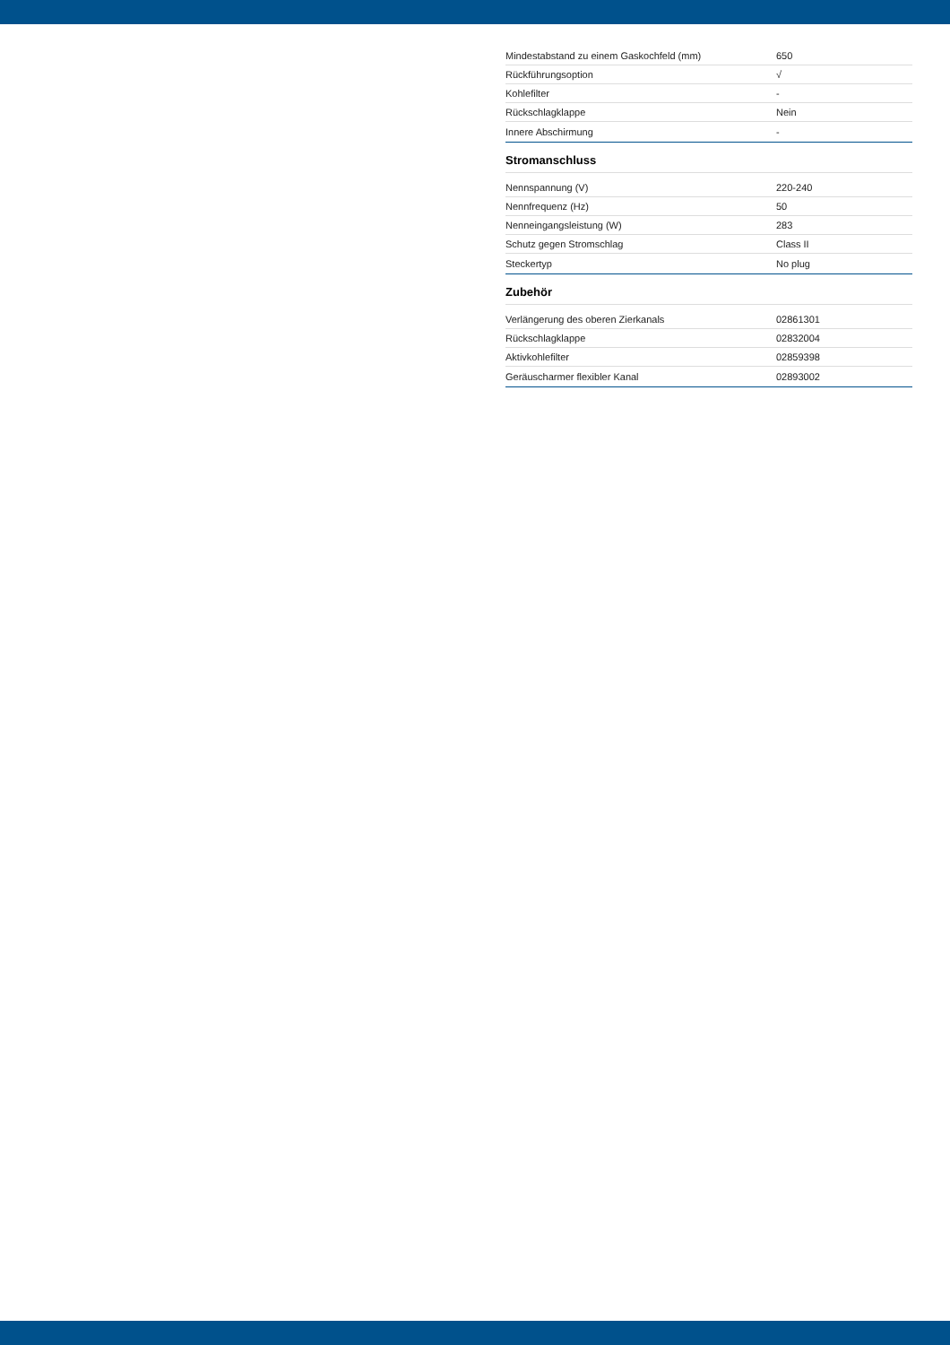| Mindestabstand zu einem Gaskochfeld (mm) | 650 |
| Rückführungsoption | √ |
| Kohlefilter | - |
| Rückschlagklappe | Nein |
| Innere Abschirmung | - |
Stromanschluss
| Nennspannung (V) | 220-240 |
| Nennfrequenz (Hz) | 50 |
| Nenneingangsleistung (W) | 283 |
| Schutz gegen Stromschlag | Class II |
| Steckertyp | No plug |
Zubehör
| Verlängerung des oberen Zierkanals | 02861301 |
| Rückschlagklappe | 02832004 |
| Aktivkohlefilter | 02859398 |
| Geräuscharmer flexibler Kanal | 02893002 |